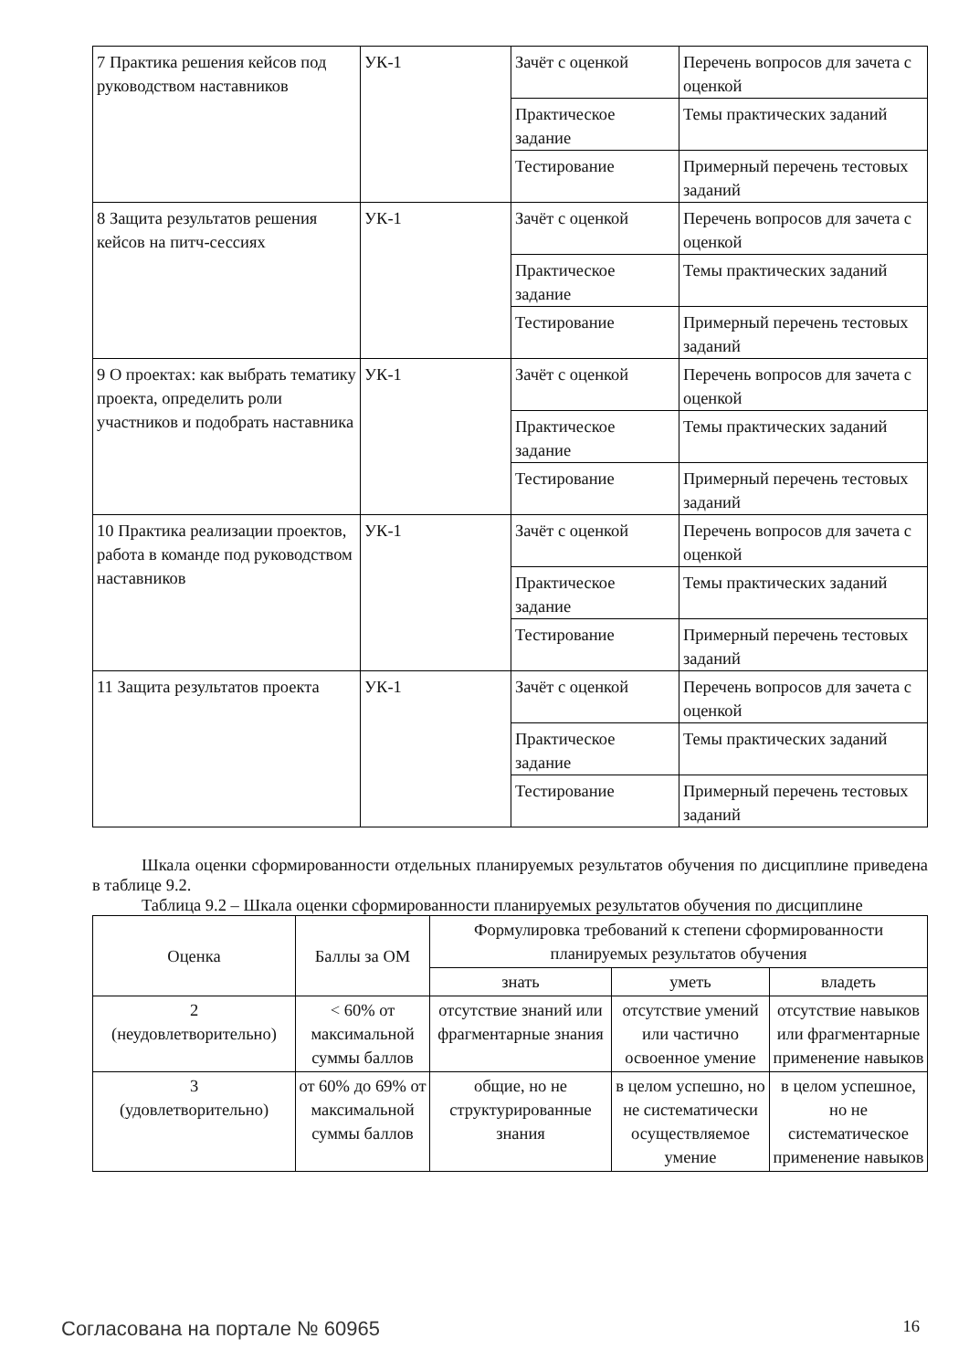| 7 Практика решения кейсов под руководством наставников | УК-1 | Зачёт с оценкой | Перечень вопросов для зачета с оценкой |
| | | Практическое задание | Темы практических заданий |
| | | Тестирование | Примерный перечень тестовых заданий |
| 8 Защита результатов решения кейсов на питч-сессиях | УК-1 | Зачёт с оценкой | Перечень вопросов для зачета с оценкой |
| | | Практическое задание | Темы практических заданий |
| | | Тестирование | Примерный перечень тестовых заданий |
| 9 О проектах: как выбрать тематику проекта, определить роли участников и подобрать наставника | УК-1 | Зачёт с оценкой | Перечень вопросов для зачета с оценкой |
| | | Практическое задание | Темы практических заданий |
| | | Тестирование | Примерный перечень тестовых заданий |
| 10 Практика реализации проектов, работа в команде под руководством наставников | УК-1 | Зачёт с оценкой | Перечень вопросов для зачета с оценкой |
| | | Практическое задание | Темы практических заданий |
| | | Тестирование | Примерный перечень тестовых заданий |
| 11 Защита результатов проекта | УК-1 | Зачёт с оценкой | Перечень вопросов для зачета с оценкой |
| | | Практическое задание | Темы практических заданий |
| | | Тестирование | Примерный перечень тестовых заданий |
Шкала оценки сформированности отдельных планируемых результатов обучения по дисциплине приведена в таблице 9.2.
Таблица 9.2 – Шкала оценки сформированности планируемых результатов обучения по дисциплине
| Оценка | Баллы за ОМ | Формулировка требований к степени сформированности планируемых результатов обучения | | |
| --- | --- | --- | --- | --- |
| | | знать | уметь | владеть |
| 2 (неудовлетворительно) | < 60% от максимальной суммы баллов | отсутствие знаний или фрагментарные знания | отсутствие умений или частично освоенное умение | отсутствие навыков или фрагментарные применение навыков |
| 3 (удовлетворительно) | от 60% до 69% от максимальной суммы баллов | общие, но не структурированные знания | в целом успешно, но не систематически осуществляемое умение | в целом успешное, но не систематическое применение навыков |
Согласована на портале № 60965 16